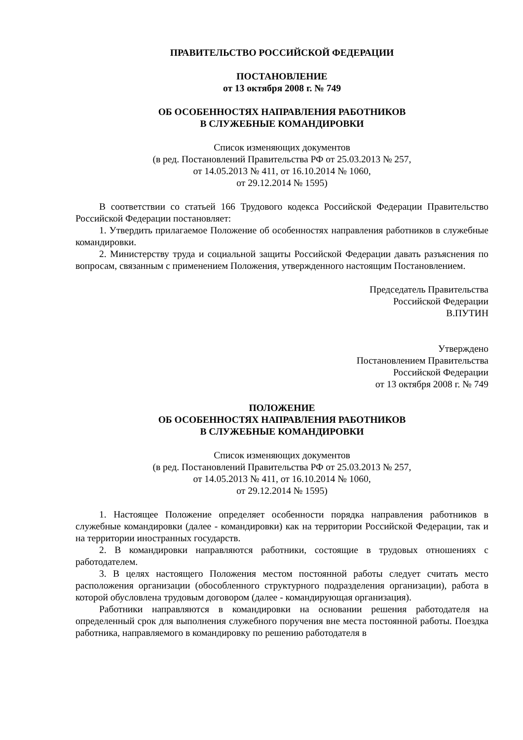ПРАВИТЕЛЬСТВО РОССИЙСКОЙ ФЕДЕРАЦИИ
ПОСТАНОВЛЕНИЕ
от 13 октября 2008 г. № 749
ОБ ОСОБЕННОСТЯХ НАПРАВЛЕНИЯ РАБОТНИКОВ
В СЛУЖЕБНЫЕ КОМАНДИРОВКИ
Список изменяющих документов
(в ред. Постановлений Правительства РФ от 25.03.2013 № 257,
от 14.05.2013 № 411, от 16.10.2014 № 1060,
от 29.12.2014 № 1595)
В соответствии со статьей 166 Трудового кодекса Российской Федерации Правительство Российской Федерации постановляет:
1. Утвердить прилагаемое Положение об особенностях направления работников в служебные командировки.
2. Министерству труда и социальной защиты Российской Федерации давать разъяснения по вопросам, связанным с применением Положения, утвержденного настоящим Постановлением.
Председатель Правительства
Российской Федерации
В.ПУТИН
Утверждено
Постановлением Правительства
Российской Федерации
от 13 октября 2008 г. № 749
ПОЛОЖЕНИЕ
ОБ ОСОБЕННОСТЯХ НАПРАВЛЕНИЯ РАБОТНИКОВ
В СЛУЖЕБНЫЕ КОМАНДИРОВКИ
Список изменяющих документов
(в ред. Постановлений Правительства РФ от 25.03.2013 № 257,
от 14.05.2013 № 411, от 16.10.2014 № 1060,
от 29.12.2014 № 1595)
1. Настоящее Положение определяет особенности порядка направления работников в служебные командировки (далее - командировки) как на территории Российской Федерации, так и на территории иностранных государств.
2. В командировки направляются работники, состоящие в трудовых отношениях с работодателем.
3. В целях настоящего Положения местом постоянной работы следует считать место расположения организации (обособленного структурного подразделения организации), работа в которой обусловлена трудовым договором (далее - командирующая организация).
Работники направляются в командировки на основании решения работодателя на определенный срок для выполнения служебного поручения вне места постоянной работы. Поездка работника, направляемого в командировку по решению работодателя в